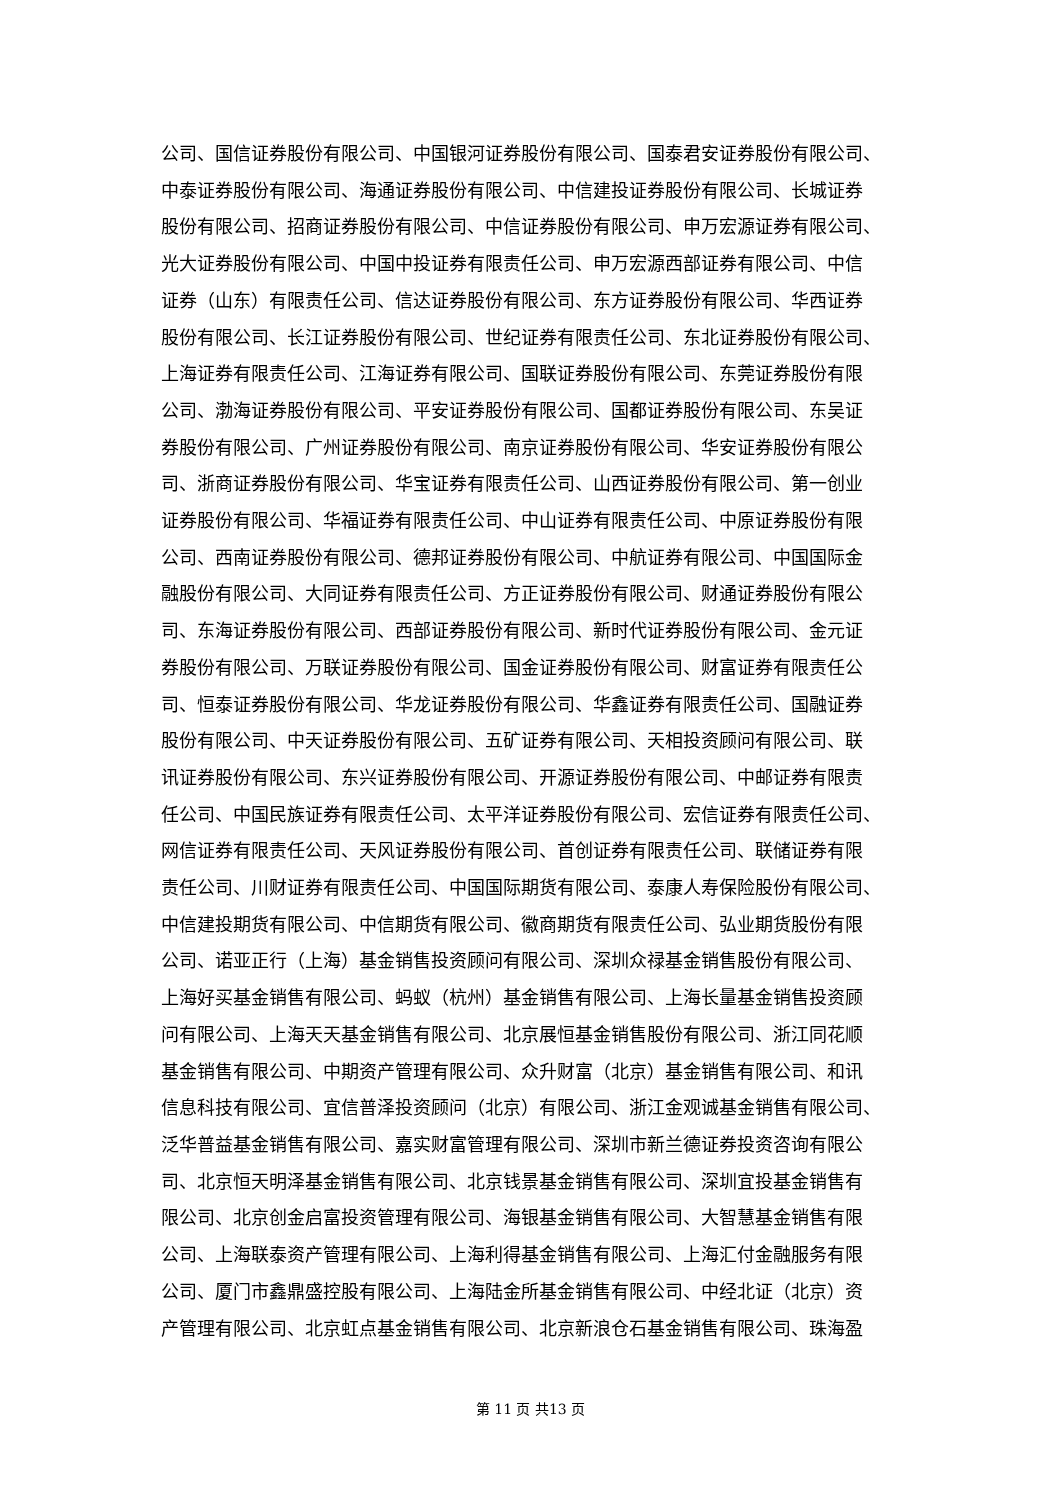公司、国信证券股份有限公司、中国银河证券股份有限公司、国泰君安证券股份有限公司、
中泰证券股份有限公司、海通证券股份有限公司、中信建投证券股份有限公司、长城证券
股份有限公司、招商证券股份有限公司、中信证券股份有限公司、申万宏源证券有限公司、
光大证券股份有限公司、中国中投证券有限责任公司、申万宏源西部证券有限公司、中信
证券（山东）有限责任公司、信达证券股份有限公司、东方证券股份有限公司、华西证券
股份有限公司、长江证券股份有限公司、世纪证券有限责任公司、东北证券股份有限公司、
上海证券有限责任公司、江海证券有限公司、国联证券股份有限公司、东莞证券股份有限
公司、渤海证券股份有限公司、平安证券股份有限公司、国都证券股份有限公司、东吴证
券股份有限公司、广州证券股份有限公司、南京证券股份有限公司、华安证券股份有限公
司、浙商证券股份有限公司、华宝证券有限责任公司、山西证券股份有限公司、第一创业
证券股份有限公司、华福证券有限责任公司、中山证券有限责任公司、中原证券股份有限
公司、西南证券股份有限公司、德邦证券股份有限公司、中航证券有限公司、中国国际金
融股份有限公司、大同证券有限责任公司、方正证券股份有限公司、财通证券股份有限公
司、东海证券股份有限公司、西部证券股份有限公司、新时代证券股份有限公司、金元证
券股份有限公司、万联证券股份有限公司、国金证券股份有限公司、财富证券有限责任公
司、恒泰证券股份有限公司、华龙证券股份有限公司、华鑫证券有限责任公司、国融证券
股份有限公司、中天证券股份有限公司、五矿证券有限公司、天相投资顾问有限公司、联
讯证券股份有限公司、东兴证券股份有限公司、开源证券股份有限公司、中邮证券有限责
任公司、中国民族证券有限责任公司、太平洋证券股份有限公司、宏信证券有限责任公司、
网信证券有限责任公司、天风证券股份有限公司、首创证券有限责任公司、联储证券有限
责任公司、川财证券有限责任公司、中国国际期货有限公司、泰康人寿保险股份有限公司、
中信建投期货有限公司、中信期货有限公司、徽商期货有限责任公司、弘业期货股份有限
公司、诺亚正行（上海）基金销售投资顾问有限公司、深圳众禄基金销售股份有限公司、
上海好买基金销售有限公司、蚂蚁（杭州）基金销售有限公司、上海长量基金销售投资顾
问有限公司、上海天天基金销售有限公司、北京展恒基金销售股份有限公司、浙江同花顺
基金销售有限公司、中期资产管理有限公司、众升财富（北京）基金销售有限公司、和讯
信息科技有限公司、宜信普泽投资顾问（北京）有限公司、浙江金观诚基金销售有限公司、
泛华普益基金销售有限公司、嘉实财富管理有限公司、深圳市新兰德证券投资咨询有限公
司、北京恒天明泽基金销售有限公司、北京钱景基金销售有限公司、深圳宜投基金销售有
限公司、北京创金启富投资管理有限公司、海银基金销售有限公司、大智慧基金销售有限
公司、上海联泰资产管理有限公司、上海利得基金销售有限公司、上海汇付金融服务有限
公司、厦门市鑫鼎盛控股有限公司、上海陆金所基金销售有限公司、中经北证（北京）资
产管理有限公司、北京虹点基金销售有限公司、北京新浪仓石基金销售有限公司、珠海盈
第 11 页 共13 页